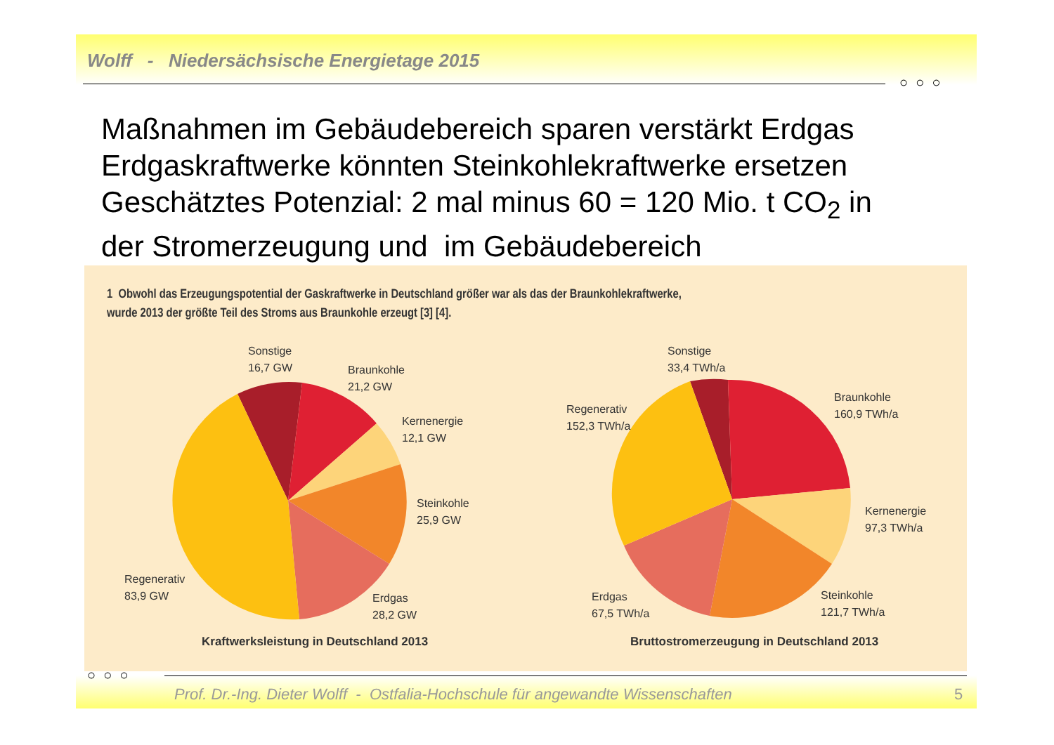Wolff - Niedersächsische Energietage 2015
○ ○ ○
Maßnahmen im Gebäudebereich sparen verstärkt Erdgas Erdgaskraftwerke könnten Steinkohlekraftwerke ersetzen Geschätztes Potenzial: 2 mal minus 60 = 120 Mio. t CO<sub>2</sub> in der Stromerzeugung und im Gebäudebereich
1 Obwohl das Erzeugungspotential der Gaskraftwerke in Deutschland größer war als das der Braunkohlekraftwerke,
wurde 2013 der größte Teil des Stroms aus Braunkohle erzeugt [3] [4].
Sonstige
16,7 GW
Braunkohle
21,2 GW
Kernenergie
12,1 GW
Steinkohle
25,9 GW
Regenerativ
83,9 GW
Erdgas
28,2 GW
Kraftwerksleistung in Deutschland 2013
Sonstige
33,4 TWh/a
Braunkohle
160,9 TWh/a
Regenerativ
152,3 TWh/a
Kernenergie
97,3 TWh/a
Erdgas
67,5 TWh/a
Steinkohle
121,7 TWh/a
Bruttostromerzeugung in Deutschland 2013
Prof. Dr.-Ing. Dieter Wolff - Ostfalia-Hochschule für angewandte Wissenschaften ○ ○ ○
5